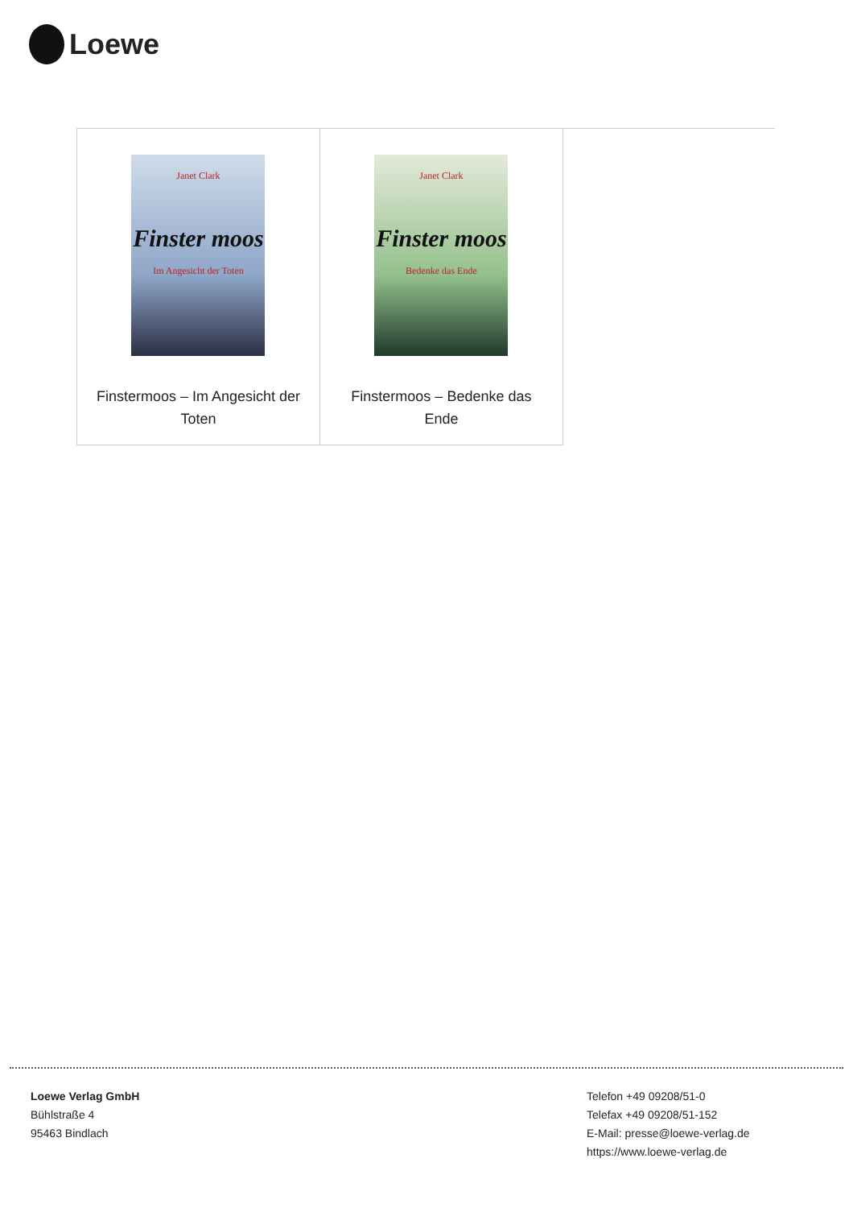Loewe
| Janet Clark Finster moos Im Angesicht der Toten Finstermoos – Im Angesicht der Toten | Janet Clark Finster moos Bedenke das Ende Finstermoos – Bedenke das Ende | |
Loewe Verlag GmbH
Bühlstraße 4
95463 Bindlach
Telefon +49 09208/51-0
Telefax +49 09208/51-152
E-Mail: presse@loewe-verlag.de
https://www.loewe-verlag.de